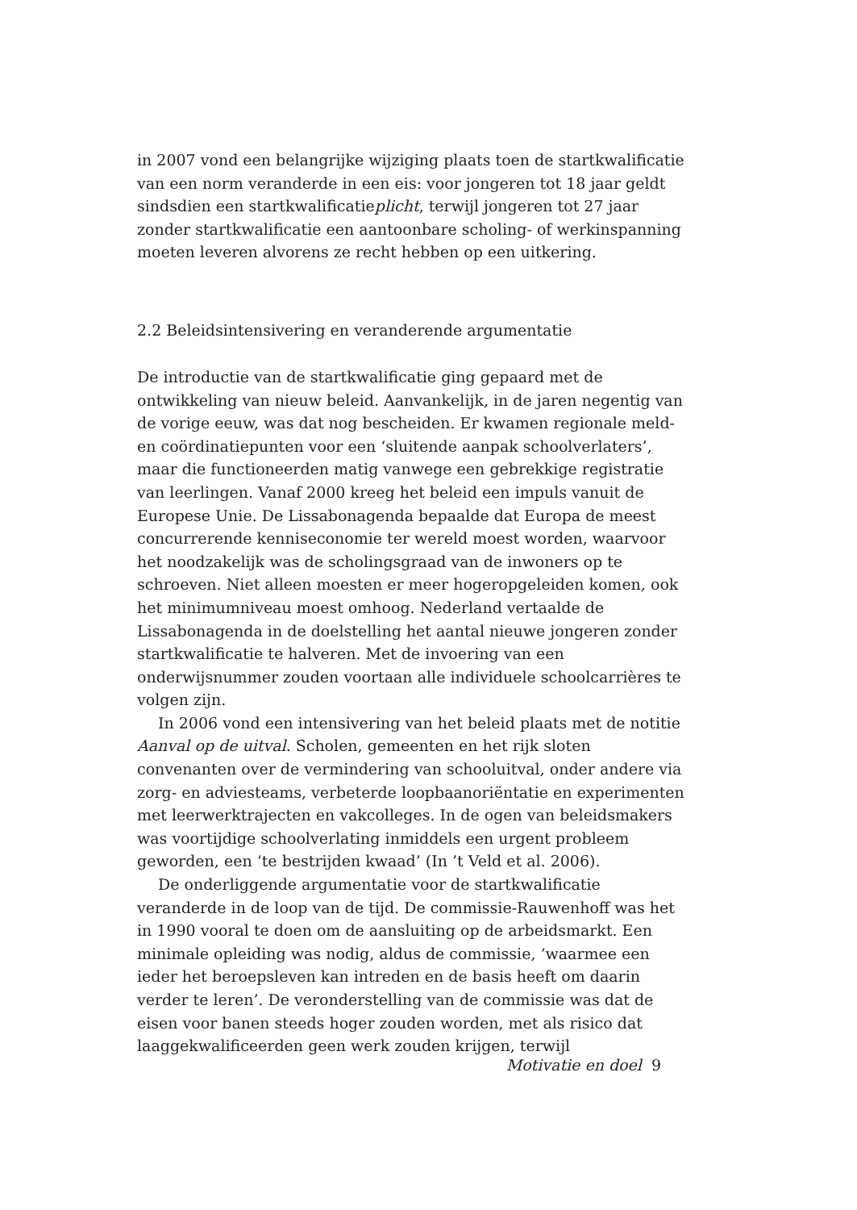in 2007 vond een belangrijke wijziging plaats toen de startkwalificatie van een norm veranderde in een eis: voor jongeren tot 18 jaar geldt sindsdien een startkwalificatieplicht, terwijl jongeren tot 27 jaar zonder startkwalificatie een aantoonbare scholing- of werkinspanning moeten leveren alvorens ze recht hebben op een uitkering.
2.2 Beleidsintensivering en veranderende argumentatie
De introductie van de startkwalificatie ging gepaard met de ontwikkeling van nieuw beleid. Aanvankelijk, in de jaren negentig van de vorige eeuw, was dat nog bescheiden. Er kwamen regionale meld- en coördinatiepunten voor een ‘sluitende aanpak schoolverlaters’, maar die functioneerden matig vanwege een gebrekkige registratie van leerlingen. Vanaf 2000 kreeg het beleid een impuls vanuit de Europese Unie. De Lissabonagenda bepaalde dat Europa de meest concurrerende kenniseconomie ter wereld moest worden, waarvoor het noodzakelijk was de scholingsgraad van de inwoners op te schroeven. Niet alleen moesten er meer hogeropgeleiden komen, ook het minimumniveau moest omhoog. Nederland vertaalde de Lissabonagenda in de doelstelling het aantal nieuwe jongeren zonder startkwalificatie te halveren. Met de invoering van een onderwijsnummer zouden voortaan alle individuele schoolcarrières te volgen zijn.
In 2006 vond een intensivering van het beleid plaats met de notitie Aanval op de uitval. Scholen, gemeenten en het rijk sloten convenanten over de vermindering van schooluitval, onder andere via zorg- en adviesteams, verbeterde loopbaanoriëntatie en experimenten met leerwerktrajecten en vakcolleges. In de ogen van beleidsmakers was voortijdige schoolverlating inmiddels een urgent probleem geworden, een ‘te bestrijden kwaad’ (In ’t Veld et al. 2006).
De onderliggende argumentatie voor de startkwalificatie veranderde in de loop van de tijd. De commissie-Rauwenhoff was het in 1990 vooral te doen om de aansluiting op de arbeidsmarkt. Een minimale opleiding was nodig, aldus de commissie, ‘waarmee een ieder het beroepsleven kan intreden en de basis heeft om daarin verder te leren’. De veronderstelling van de commissie was dat de eisen voor banen steeds hoger zouden worden, met als risico dat laaggekwalificeerden geen werk zouden krijgen, terwijl
Motivatie en doel 9